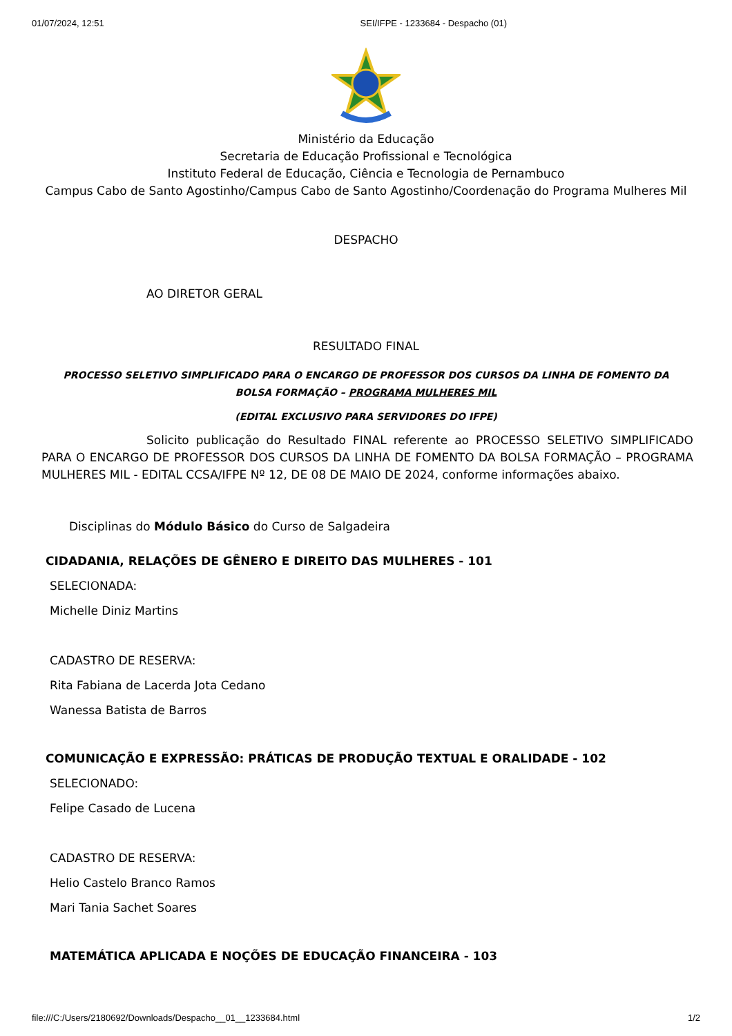01/07/2024, 12:51 SEI/IFPE - 1233684 - Despacho (01)
Ministério da Educação
Secretaria de Educação Profissional e Tecnológica
Instituto Federal de Educação, Ciência e Tecnologia de Pernambuco
Campus Cabo de Santo Agostinho/Campus Cabo de Santo Agostinho/Coordenação do Programa Mulheres Mil
DESPACHO
AO DIRETOR GERAL
RESULTADO FINAL
PROCESSO SELETIVO SIMPLIFICADO PARA O ENCARGO DE PROFESSOR DOS CURSOS DA LINHA DE FOMENTO DA BOLSA FORMAÇÃO – PROGRAMA MULHERES MIL
(EDITAL EXCLUSIVO PARA SERVIDORES DO IFPE)
Solicito publicação do Resultado FINAL referente ao PROCESSO SELETIVO SIMPLIFICADO PARA O ENCARGO DE PROFESSOR DOS CURSOS DA LINHA DE FOMENTO DA BOLSA FORMAÇÃO – PROGRAMA MULHERES MIL - EDITAL CCSA/IFPE Nº 12, DE 08 DE MAIO DE 2024, conforme informações abaixo.
Disciplinas do Módulo Básico do Curso de Salgadeira
CIDADANIA, RELAÇÕES DE GÊNERO E DIREITO DAS MULHERES - 101
SELECIONADA:
Michelle Diniz Martins
CADASTRO DE RESERVA:
Rita Fabiana de Lacerda Jota Cedano
Wanessa Batista de Barros
COMUNICAÇÃO E EXPRESSÃO: PRÁTICAS DE PRODUÇÃO TEXTUAL E ORALIDADE - 102
SELECIONADO:
Felipe Casado de Lucena
CADASTRO DE RESERVA:
Helio Castelo Branco Ramos
Mari Tania Sachet Soares
MATEMÁTICA APLICADA E NOÇÕES DE EDUCAÇÃO FINANCEIRA - 103
file:///C:/Users/2180692/Downloads/Despacho__01__1233684.html 1/2